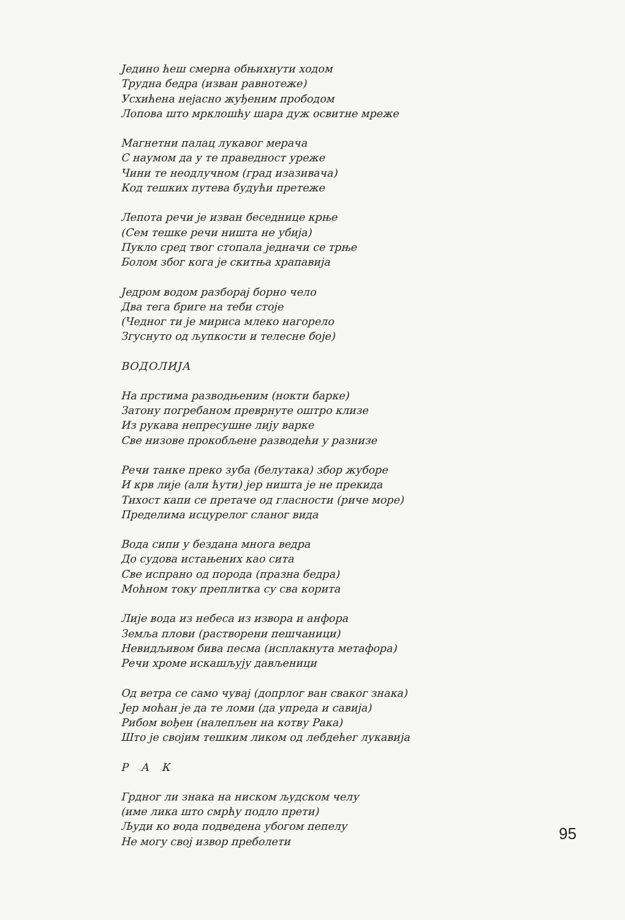Једино ћеш смерна обњихнути ходом
Трудна бедра (изван равнотеже)
Усхићена нејасно жуђеним прободом
Лопова што мрклошћу шара дуж освитне мреже
Магнетни палац лукавог мерача
С наумом да у те праведност уреже
Чини те неодлучном (град изазивача)
Код тешких путева будући претеже
Лепота речи је изван беседнице крње
(Сем тешке речи ништа не убија)
Пукло сред твог стопала једначи се трње
Болом због кога је скитња храпавија
Једром водом разборај борно чело
Два тега бриге на теби стоје
(Чедног ти је мириса млеко нагорело
Згуснуто од љупкости и телесне боје)
ВОДОЛИЈА
На прстима разводњеним (нокти барке)
Затону погребаном преврнуте оштро клизе
Из рукава непресушне лију варке
Све низове прокобљене разводећи у разнизе
Речи танке преко зуба (белутака) збор жуборе
И крв лије (али ћути) јер ништа је не прекида
Тихост капи се претаче од гласности (риче море)
Пределима исцурелог сланог вида
Вода сипи у бездана многа ведра
До судова истањених као сита
Све испрано од порода (празна бедра)
Моћном току преплитка су сва корита
Лије вода из небеса из извора и анфора
Земља плови (растворени пешчаници)
Невидљивом бива песма (исплакнута метафора)
Речи хроме искашљују дављеници
Од ветра се само чувај (допрлог ван сваког знака)
Јер моћан је да те ломи (да упреда и савија)
Рибом вођен (налепљен на котву Рака)
Што је својим тешким ликом од лебдећег лукавија
Р А К
Грдног ли знака на ниском људском челу
(име лика што смрћу подло прети)
Људи ко вода подведена убогом пепелу
Не могу свој извор преболети
95